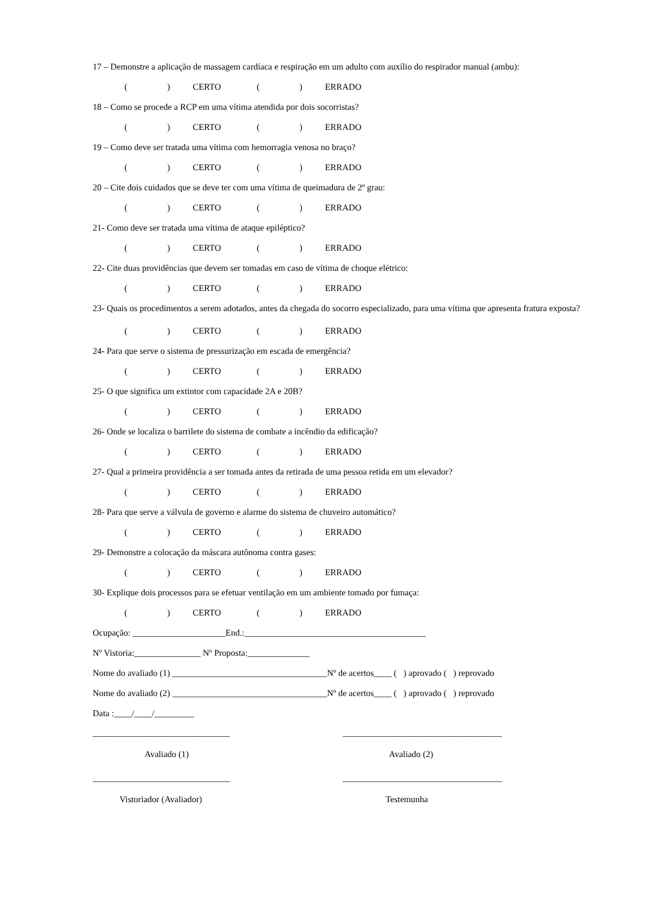17 – Demonstre a aplicação de massagem cardíaca e respiração em um adulto com auxílio do respirador manual (ambu):
() CERTO () ERRADO
18 – Como se procede a RCP em uma vítima atendida por dois socorristas?
() CERTO () ERRADO
19 – Como deve ser tratada uma vítima com hemorragia venosa no braço?
() CERTO () ERRADO
20 – Cite dois cuidados que se deve ter com uma vítima de queimadura de 2º grau:
() CERTO () ERRADO
21- Como deve ser tratada uma vítima de ataque epiléptico?
() CERTO () ERRADO
22- Cite duas providências que devem ser tomadas em caso de vítima de choque elétrico:
() CERTO () ERRADO
23- Quais os procedimentos a serem adotados, antes da chegada do socorro especializado, para uma vítima que apresenta fratura exposta?
() CERTO () ERRADO
24- Para que serve o sistema de pressurização em escada de emergência?
() CERTO () ERRADO
25- O que significa um extintor com capacidade 2A e 20B?
() CERTO () ERRADO
26- Onde se localiza o barrilete do sistema de combate a incêndio da edificação?
() CERTO () ERRADO
27- Qual a primeira providência a ser tomada antes da retirada de uma pessoa retida em um elevador?
() CERTO () ERRADO
28- Para que serve a válvula de governo e alarme do sistema de chuveiro automático?
() CERTO () ERRADO
29- Demonstre a colocação da máscara autônoma contra gases:
() CERTO () ERRADO
30- Explique dois processos para se efetuar ventilação em um ambiente tomado por fumaça:
() CERTO () ERRADO
Ocupação: _____________________End.:_________________________________________
Nº Vistoria:_______________ Nº Proposta:______________
Nome do avaliado (1) ___________________________________Nº de acertos____ ( ) aprovado ( ) reprovado
Nome do avaliado (2) ___________________________________Nº de acertos____ ( ) aprovado ( ) reprovado
Data :____/____/_________
_______________________________ ____________________________________
Avaliado (1) Avaliado (2)
_______________________________ ____________________________________
Vistoriador (Avaliador) Testemunha